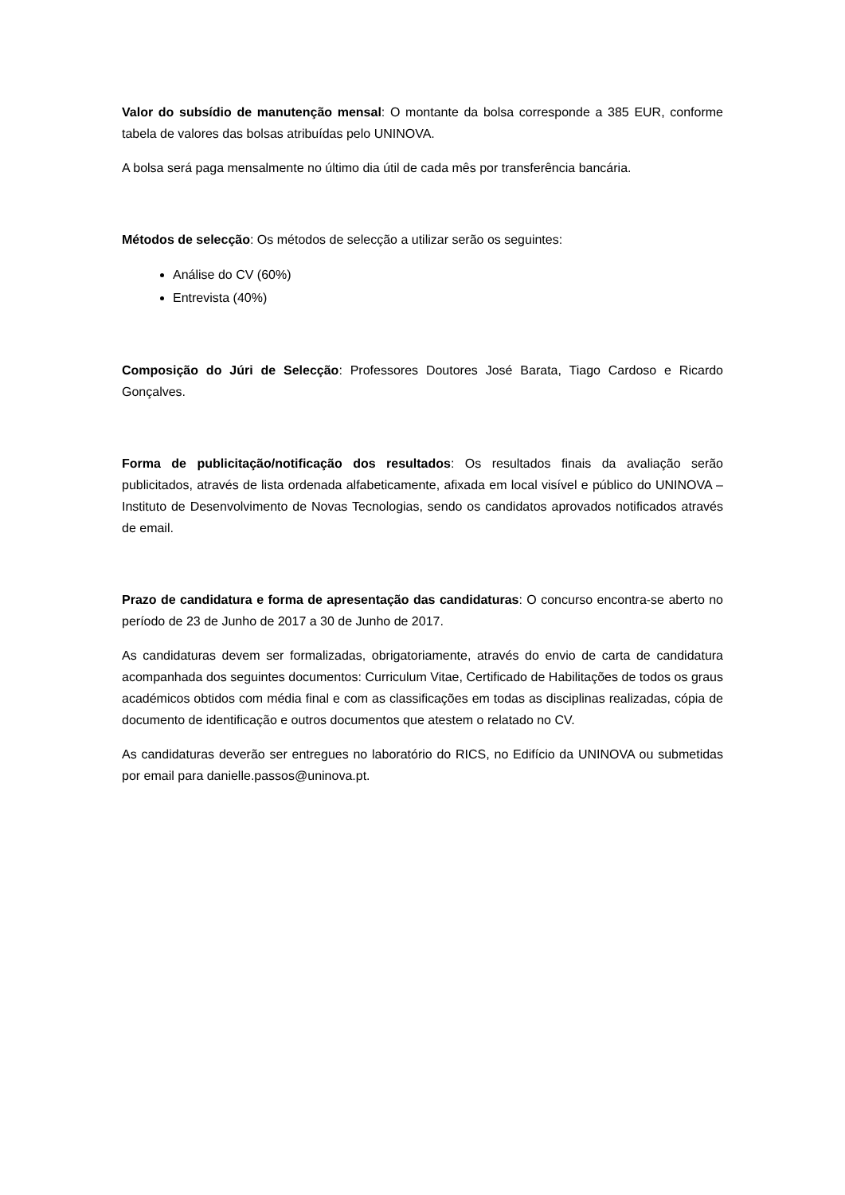Valor do subsídio de manutenção mensal: O montante da bolsa corresponde a 385 EUR, conforme tabela de valores das bolsas atribuídas pelo UNINOVA.
A bolsa será paga mensalmente no último dia útil de cada mês por transferência bancária.
Métodos de selecção: Os métodos de selecção a utilizar serão os seguintes:
Análise do CV (60%)
Entrevista (40%)
Composição do Júri de Selecção: Professores Doutores José Barata, Tiago Cardoso e Ricardo Gonçalves.
Forma de publicitação/notificação dos resultados: Os resultados finais da avaliação serão publicitados, através de lista ordenada alfabeticamente, afixada em local visível e público do UNINOVA – Instituto de Desenvolvimento de Novas Tecnologias, sendo os candidatos aprovados notificados através de email.
Prazo de candidatura e forma de apresentação das candidaturas: O concurso encontra-se aberto no período de 23 de Junho de 2017 a 30 de Junho de 2017.
As candidaturas devem ser formalizadas, obrigatoriamente, através do envio de carta de candidatura acompanhada dos seguintes documentos: Curriculum Vitae, Certificado de Habilitações de todos os graus académicos obtidos com média final e com as classificações em todas as disciplinas realizadas, cópia de documento de identificação e outros documentos que atestem o relatado no CV.
As candidaturas deverão ser entregues no laboratório do RICS, no Edifício da UNINOVA ou submetidas por email para danielle.passos@uninova.pt.